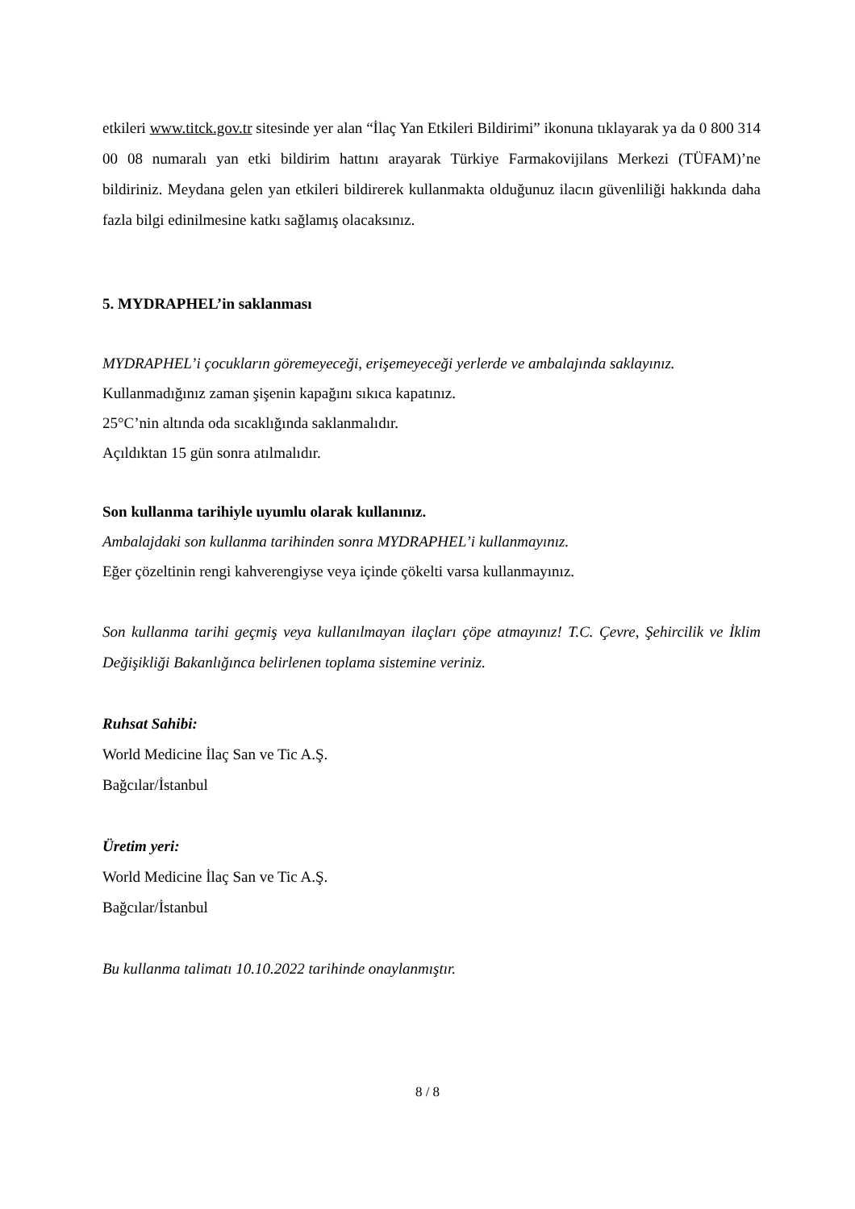etkileri www.titck.gov.tr sitesinde yer alan “İlaç Yan Etkileri Bildirimi” ikonuna tıklayarak ya da 0 800 314 00 08 numaralı yan etki bildirim hattını arayarak Türkiye Farmakovijilans Merkezi (TÜFAM)’ne bildiriniz. Meydana gelen yan etkileri bildirerek kullanmakta olduğunuz ilacın güvenliliği hakkında daha fazla bilgi edinilmesine katkı sağlamış olacaksınız.
5. MYDRAPHEL’in saklanması
MYDRAPHEL’i çocukların göremeyeceği, erişemeyeceği yerlerde ve ambalajında saklayınız.
Kullanmadığınız zaman şişenin kapağını sıkıca kapatınız.
25°C’nin altında oda sıcaklığında saklanmalıdır.
Açıldıktan 15 gün sonra atılmalıdır.
Son kullanma tarihiyle uyumlu olarak kullanınız.
Ambalajdaki son kullanma tarihinden sonra MYDRAPHEL’i kullanmayınız.
Eğer çözeltinin rengi kahverengiyse veya içinde çökelti varsa kullanmayınız.
Son kullanma tarihi geçmiş veya kullanılmayan ilaçları çöpe atmayınız! T.C. Çevre, Şehircilik ve İklim Değişikliği Bakanlığınca belirlenen toplama sistemine veriniz.
Ruhsat Sahibi:
World Medicine İlaç San ve Tic A.Ş.
Bağcılar/İstanbul
Üretim yeri:
World Medicine İlaç San ve Tic A.Ş.
Bağcılar/İstanbul
Bu kullanma talimatı 10.10.2022 tarihinde onaylanmıştır.
8 / 8